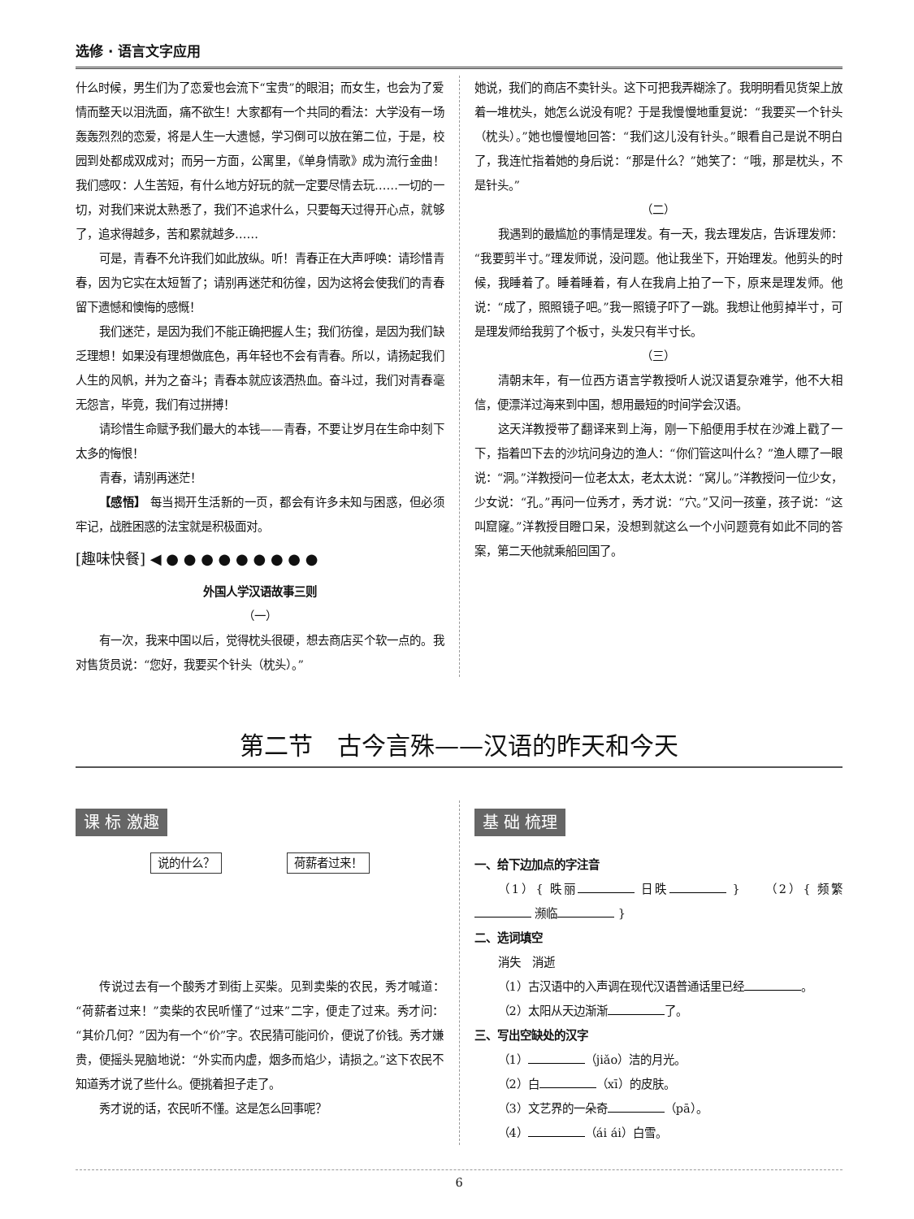选修 · 语言文字应用
什么时候，男生们为了恋爱也会流下“宝贵”的眼泪；而女生，也会为了爱情而整天以泪洗面，痛不欲生！大家都有一个共同的看法：大学没有一场轰轰烈烈的恋爱，将是人生一大遗憾，学习倒可以放在第二位，于是，校园到处都成双成对；而另一方面，公寓里，《单身情歌》成为流行金曲！我们感叹：人生苦短，有什么地方好玩的就一定要尽情去玩……一切的一切，对我们来说太熟悉了，我们不追求什么，只要每天过得开心点，就够了，追求得越多，苦和累就越多……
可是，青春不允许我们如此放纵。听！青春正在大声呼唤：请珍惜青春，因为它实在太短暂了；请别再迷茫和彷徨，因为这将会使我们的青春留下遗憾和懊悔的感慨！
我们迷茫，是因为我们不能正确把握人生；我们彷徨，是因为我们缺乏理想！如果没有理想做底色，再年轻也不会有青春。所以，请扬起我们人生的风帆，并为之奋斗；青春本就应该洒热血。奋斗过，我们对青春毫无怨言，毕竟，我们有过拼搏！
请珍惜生命赋予我们最大的本钱——青春，不要让岁月在生命中刻下太多的悔恨！
青春，请别再迷茫！
【感悟】 每当揭开生活新的一页，都会有许多未知与困惑，但必须牢记，战胜困惑的法宝就是积极面对。
[趣味快餐] ◀ ● ● ● ● ● ● ● ● ●
外国人学汉语故事三则
（一）
有一次，我来中国以后，觉得枕头很硬，想去商店买个软一点的。我对售货员说：“您好，我要买个针头（枕头）。”
她说，我们的商店不卖针头。这下可把我弄糊涂了。我明明看见货架上放着一堆枕头，她怎么说没有呢？于是我慢慢地重复说：“我要买一个针头（枕头）。”她也慢慢地回答：“我们这儿没有针头。”眼看自己是说不明白了，我连忙指着她的身后说：“那是什么？”她笑了：“哦，那是枕头，不是针头。”
（二）
我遇到的最尴尬的事情是理发。有一天，我去理发店，告诉理发师：“我要剪半寸。”理发师说，没问题。他让我坐下，开始理发。他剪头的时候，我睡着了。睡着睡着，有人在我肩上拍了一下，原来是理发师。他说：“成了，照照镜子吧。”我一照镜子吓了一跳。我想让他剪掉半寸，可是理发师给我剪了个板寸，头发只有半寸长。
（三）
清朝末年，有一位西方语言学教授听人说汉语复杂难学，他不大相信，便漂洋过海来到中国，想用最短的时间学会汉语。
这天洋教授带了翻译来到上海，刚一下船便用手杖在沙滩上戳了一下，指着凹下去的沙坑问身边的渔人：“你们管这叫什么？”渔人瞟了一眼说：“洞。”洋教授问一位老太太，老太太说：“窝儿。”洋教授问一位少女，少女说：“孔。”再问一位秀才，秀才说：“穴。”又问一孩童，孩子说：“这叫窟窿。”洋教授目瞪口呆，没想到就这么一个小问题竟有如此不同的答案，第二天他就乘船回国了。
第二节　古今言殊——汉语的昨天和今天
课 标 激趣
说的什么？ 荷薪者过来！
传说过去有一个酸秀才到街上买柴。见到卖柴的农民，秀才喊道：“荷薪者过来！”卖柴的农民听懂了“过来”二字，便走了过来。秀才问：“其价几何？”因为有一个“价”字。农民猜可能问价，便说了价钱。秀才嫌贵，便摇头晃脑地说：“外实而内虚，烟多而焰少，请损之。”这下农民不知道秀才说了些什么。便挑着担子走了。
秀才说的话，农民听不懂。这是怎么回事呢？
基 础 梳理
一、给下边加点的字注音
（1）{ 昳丽 日昳 }　　（2）{ 频繁 濒临 }
二、选词填空
消失　消逝
（1）古汉语中的入声调在现代汉语普通话里已经 。
（2）太阳从天边渐渐 了。
三、写出空缺处的汉字
（1） （jiǎo）洁的月光。
（2）白 （xī）的皮肤。
（3）文艺界的一朵奇 （pā）。
（4） （ái ái）白雪。
6